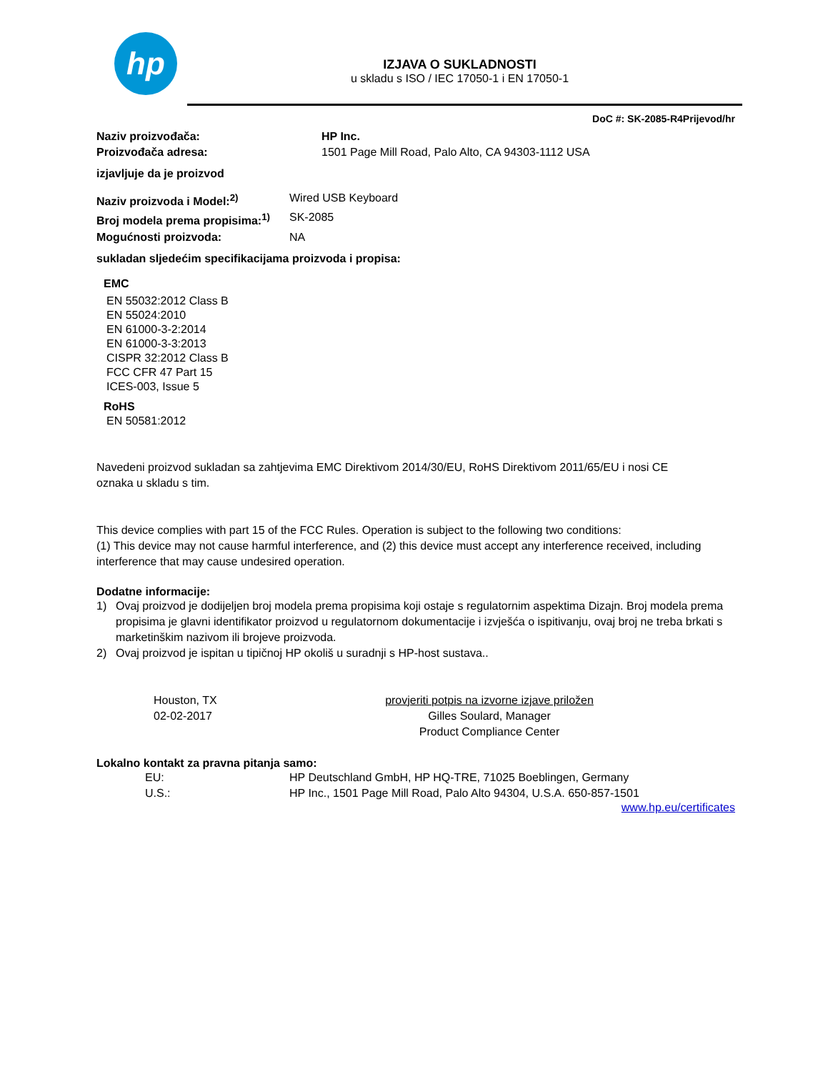hp
IZJAVA O SUKLADNOSTI
u skladu s ISO / IEC 17050-1 i EN 17050-1
DoC #: SK-2085-R4Prijevod/hr
Naziv proizvođača: HP Inc.
Proizvođača adresa: 1501 Page Mill Road, Palo Alto, CA 94303-1112 USA
izjavljuje da je proizvod
Naziv proizvoda i Model:<sup>2)</sup> Wired USB Keyboard
Broj modela prema propisima:<sup>1)</sup>
SK-2085
Mogućnosti proizvoda: NA
sukladan sljedećim specifikacijama proizvoda i propisa:
EMC
EN 55032:2012 Class B
EN 55024:2010
EN 61000-3-2:2014
EN 61000-3-3:2013
CISPR 32:2012 Class B
FCC CFR 47 Part 15
ICES-003, Issue 5
RoHS
EN 50581:2012
Navedeni proizvod sukladan sa zahtjevima EMC Direktivom 2014/30/EU, RoHS Direktivom 2011/65/EU i nosi CE
oznaka u skladu s tim.
This device complies with part 15 of the FCC Rules. Operation is subject to the following two conditions:
(1) This device may not cause harmful interference, and (2) this device must accept any interference received, including interference that may cause undesired operation.
Dodatne informacije:
1) Ovaj proizvod je dodijeljen broj modela prema propisima koji ostaje s regulatornim aspektima Dizajn. Broj modela prema propisima je glavni identifikator proizvod u regulatornom dokumentacije i izvješća o ispitivanju, ovaj broj ne treba brkati s marketinškim nazivom ili brojeve proizvoda.
2) Ovaj proizvod je ispitan u tipičnoj HP okoliš u suradnji s HP-host sustava..
Houston, TX
02-02-2017
provjeriti potpis na izvorne izjave priložen
Gilles Soulard, Manager
Product Compliance Center
Lokalno kontakt za pravna pitanja samo:
EU: HP Deutschland GmbH, HP HQ-TRE, 71025 Boeblingen, Germany
U.S.: HP Inc., 1501 Page Mill Road, Palo Alto 94304, U.S.A. 650-857-1501
www.hp.eu/certificates